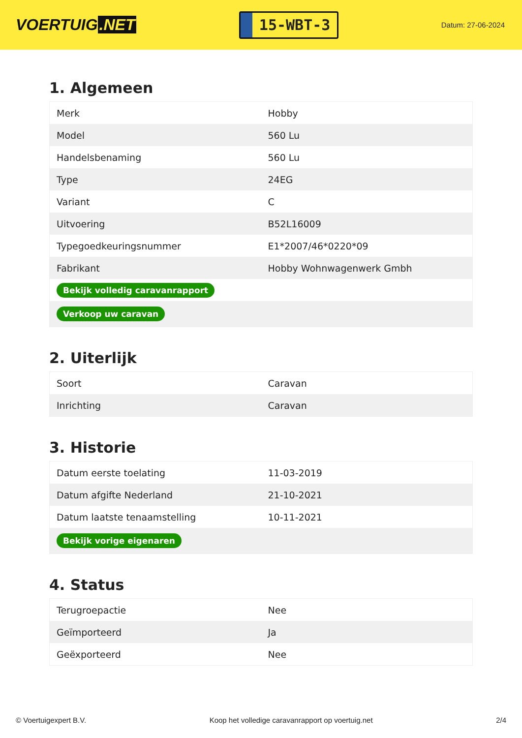VOERTUIG.NET
15-WBT-3
Datum: 27-06-2024
1. Algemeen
| Merk | Hobby |
| Model | 560 Lu |
| Handelsbenaming | 560 Lu |
| Type | 24EG |
| Variant | C |
| Uitvoering | B52L16009 |
| Typegoedkeuringsnummer | E1*2007/46*0220*09 |
| Fabrikant | Hobby Wohnwagenwerk Gmbh |
| Bekijk volledig caravanrapport | |
| Verkoop uw caravan | |
2. Uiterlijk
| Soort | Caravan |
| Inrichting | Caravan |
3. Historie
| Datum eerste toelating | 11-03-2019 |
| Datum afgifte Nederland | 21-10-2021 |
| Datum laatste tenaamstelling | 10-11-2021 |
| Bekijk vorige eigenaren | |
4. Status
| Terugroepactie | Nee |
| Geïmporteerd | Ja |
| Geëxporteerd | Nee |
© Voertuigexpert B.V. Koop het volledige caravanrapport op voertuig.net 2/4